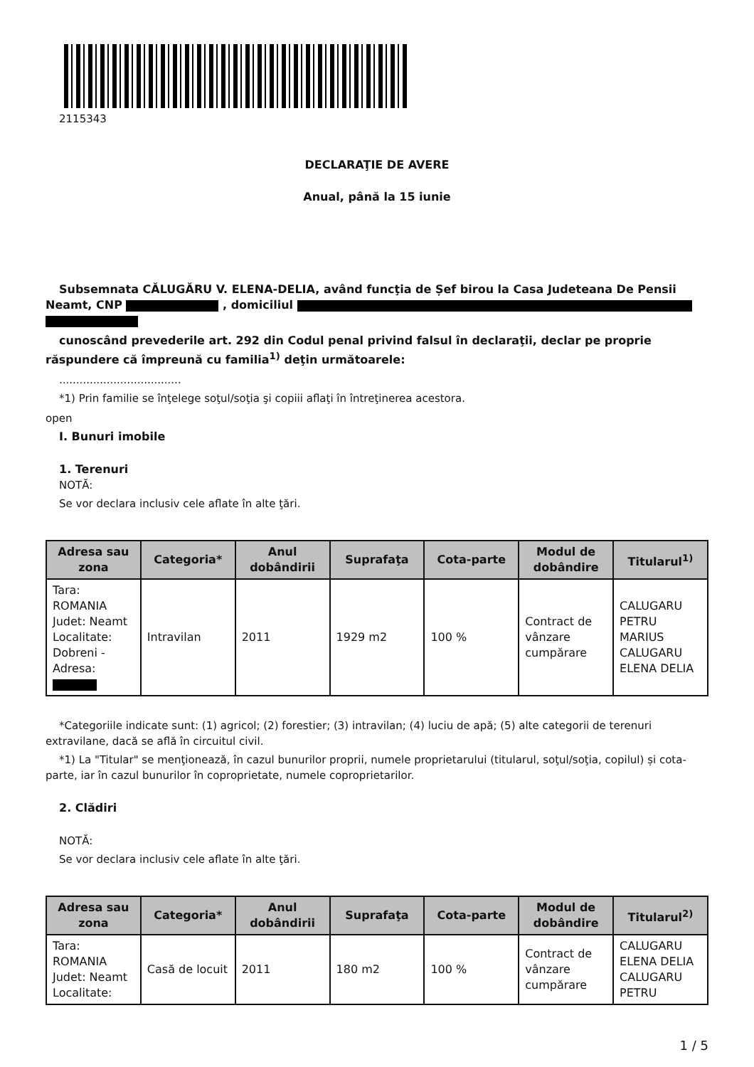2115343
DECLARAŢIE DE AVERE
Anual, până la 15 iunie
Subsemnata CĂLUGĂRU V. ELENA-DELIA, având funcţia de Șef birou la Casa Judeteana De Pensii Neamt, CNP , domiciliul
cunoscând prevederile art. 292 din Codul penal privind falsul în declaraţii, declar pe proprie răspundere că împreună cu familia<sup>1)</sup> deţin următoarele:
....................................
*1) Prin familie se înţelege soţul/soţia şi copiii aflaţi în întreţinerea acestora.
open
I. Bunuri imobile
1. Terenuri
NOTĂ:
Se vor declara inclusiv cele aflate în alte ţări.
| Adresa sau zona | Categoria* | Anul dobândirii | Suprafaţa | Cota-parte | Modul de dobândire | Titularul<sup>1)</sup> |
| --- | --- | --- | --- | --- | --- | --- |
| Tara: ROMANIA Judet: Neamt Localitate: Dobreni - Adresa: | Intravilan | 2011 | 1929 m2 | 100 % | Contract de vânzare cumpărare | CALUGARU PETRU MARIUS CALUGARU ELENA DELIA |
*Categoriile indicate sunt: (1) agricol; (2) forestier; (3) intravilan; (4) luciu de apă; (5) alte categorii de terenuri extravilane, dacă se află în circuitul civil.
*1) La "Titular" se menţionează, în cazul bunurilor proprii, numele proprietarului (titularul, soţul/soţia, copilul) și cota-parte, iar în cazul bunurilor în coproprietate, numele coproprietarilor.
2. Clădiri
NOTĂ:
Se vor declara inclusiv cele aflate în alte ţări.
| Adresa sau zona | Categoria* | Anul dobândirii | Suprafaţa | Cota-parte | Modul de dobândire | Titularul<sup>2)</sup> |
| --- | --- | --- | --- | --- | --- | --- |
| Tara: ROMANIA Judet: Neamt Localitate: | Casă de locuit | 2011 | 180 m2 | 100 % | Contract de vânzare cumpărare | CALUGARU ELENA DELIA CALUGARU PETRU |
1 / 5